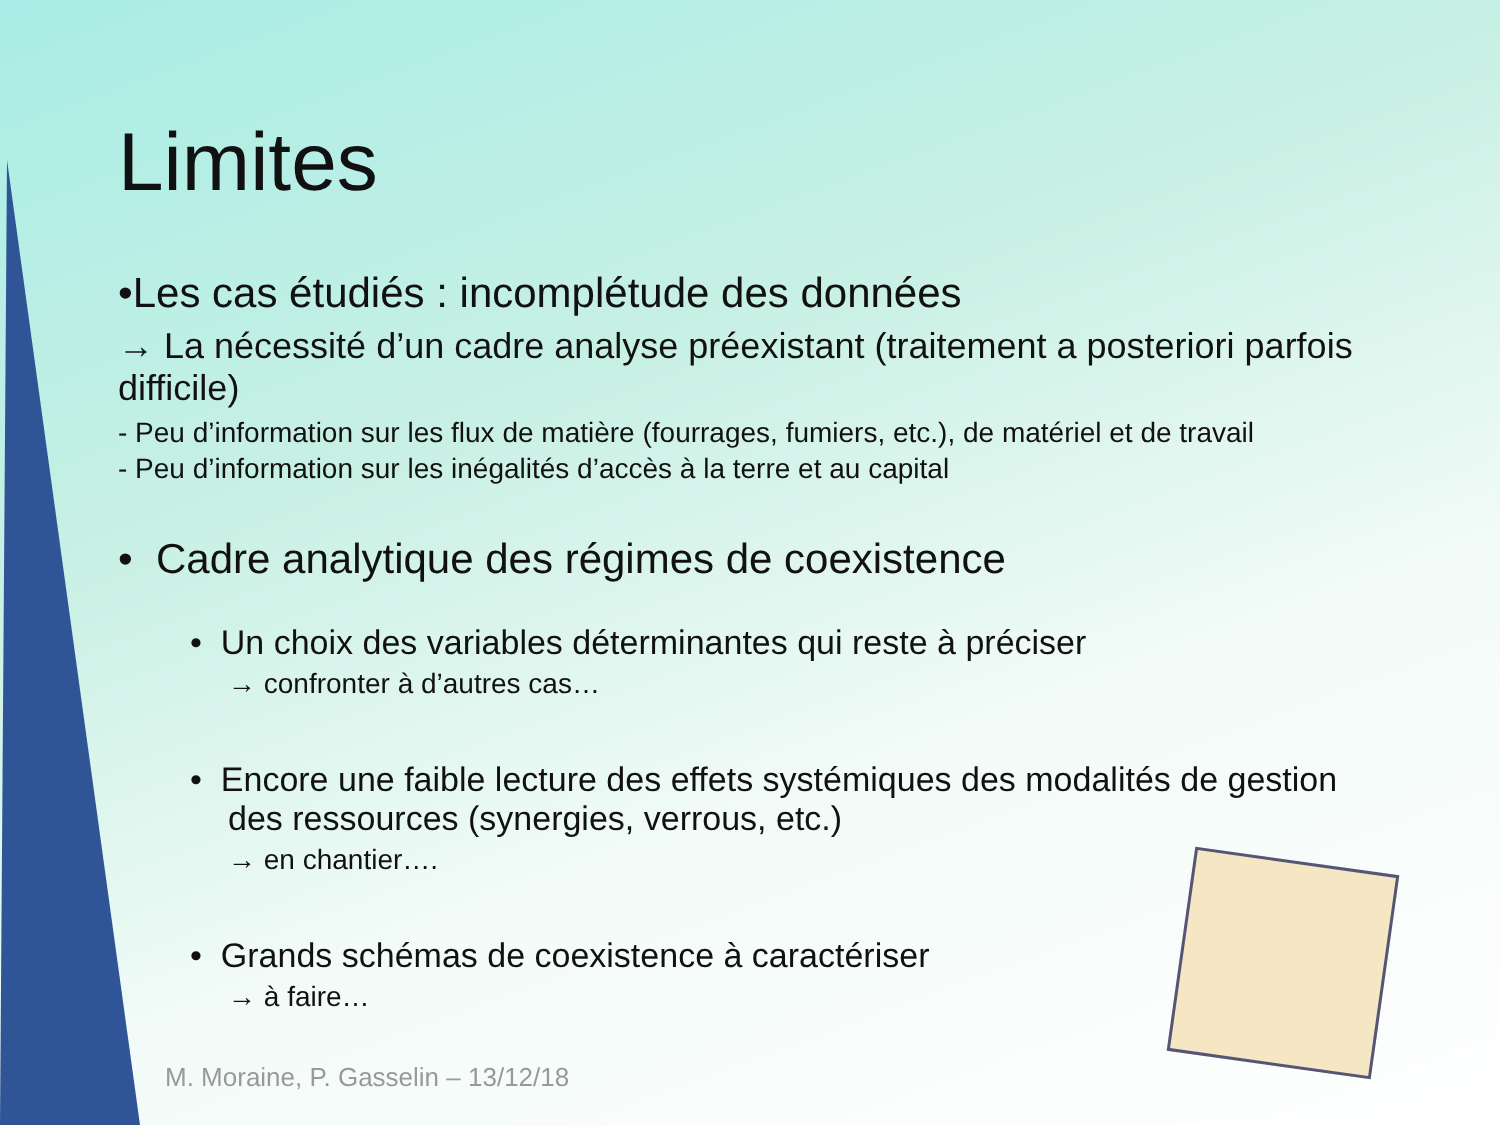Limites
•Les cas étudiés : incomplétude des données
→ La nécessité d’un cadre analyse préexistant (traitement a posteriori parfois difficile)
- Peu d’information sur les flux de matière (fourrages, fumiers, etc.), de matériel et de travail
- Peu d’information sur les inégalités d’accès à la terre et au capital
• Cadre analytique des régimes de coexistence
• Un choix des variables déterminantes qui reste à préciser
→ confronter à d’autres cas…
• Encore une faible lecture des effets systémiques des modalités de gestion des ressources (synergies, verrous, etc.)
→ en chantier….
• Grands schémas de coexistence à caractériser
→ à faire…
M. Moraine, P. Gasselin – 13/12/18